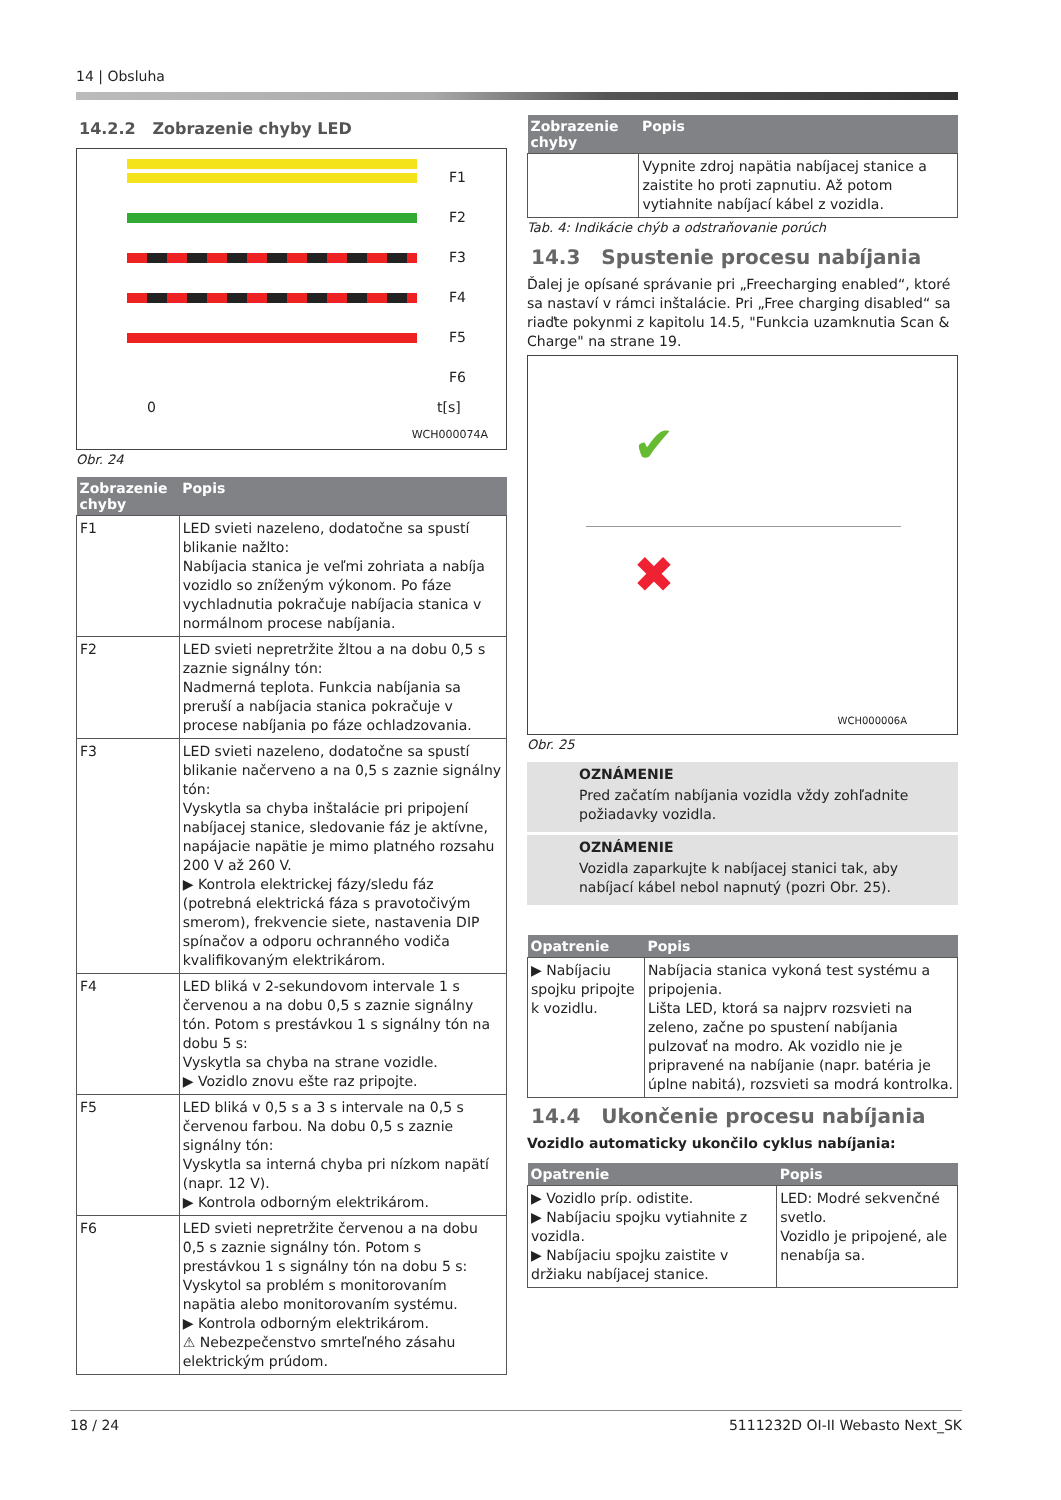14 | Obsluha
14.2.2 Zobrazenie chyby LED
F1
F2
F3
F4
F5
F6
0 t[s]
WCH000074A
Obr. 24
| Zobrazenie chyby | Popis |
| --- | --- |
| F1 | LED svieti nazeleno, dodatočne sa spustí blikanie nažlto: Nabíjacia stanica je veľmi zohriata a nabíja vozidlo so zníženým výkonom. Po fáze vychladnutia pokračuje nabíjacia stanica v normálnom procese nabíjania. |
| F2 | LED svieti nepretržite žltou a na dobu 0,5 s zaznie signálny tón: Nadmerná teplota. Funkcia nabíjania sa preruší a nabíjacia stanica pokračuje v procese nabíjania po fáze ochladzovania. |
| F3 | LED svieti nazeleno, dodatočne sa spustí blikanie načerveno a na 0,5 s zaznie signálny tón: Vyskytla sa chyba inštalácie pri pripojení nabíjacej stanice, sledovanie fáz je aktívne, napájacie napätie je mimo platného rozsahu 200 V až 260 V. ▶ Kontrola elektrickej fázy/sledu fáz (potrebná elektrická fáza s pravotočivým smerom), frekvencie siete, nastavenia DIP spínačov a odporu ochranného vodiča kvalifikovaným elektrikárom. |
| F4 | LED bliká v 2-sekundovom intervale 1 s červenou a na dobu 0,5 s zaznie signálny tón. Potom s prestávkou 1 s signálny tón na dobu 5 s: Vyskytla sa chyba na strane vozidle. ▶ Vozidlo znovu ešte raz pripojte. |
| F5 | LED bliká v 0,5 s a 3 s intervale na 0,5 s červenou farbou. Na dobu 0,5 s zaznie signálny tón: Vyskytla sa interná chyba pri nízkom napätí (napr. 12 V). ▶ Kontrola odborným elektrikárom. |
| F6 | LED svieti nepretržite červenou a na dobu 0,5 s zaznie signálny tón. Potom s prestávkou 1 s signálny tón na dobu 5 s: Vyskytol sa problém s monitorovaním napätia alebo monitorovaním systému. ▶ Kontrola odborným elektrikárom. ⚠ Nebezpečenstvo smrteľného zásahu elektrickým prúdom. |
| Zobrazenie chyby | Popis |
| --- | --- |
| | Vypnite zdroj napätia nabíjacej stanice a zaistite ho proti zapnutiu. Až potom vytiahnite nabíjací kábel z vozidla. |
Tab. 4: Indikácie chýb a odstraňovanie porúch
14.3 Spustenie procesu nabíjania
Ďalej je opísané správanie pri „Freecharging enabled“, ktoré sa nastaví v rámci inštalácie. Pri „Free charging disabled“ sa riaďte pokynmi z kapitolu 14.5, "Funkcia uzamknutia Scan & Charge" na strane 19.
✔
✖
WCH000006A
Obr. 25
OZNÁMENIE
Pred začatím nabíjania vozidla vždy zohľadnite požiadavky vozidla.
OZNÁMENIE
Vozidla zaparkujte k nabíjacej stanici tak, aby nabíjací kábel nebol napnutý (pozri Obr. 25).
| Opatrenie | Popis |
| --- | --- |
| ▶ Nabíjaciu spojku pripojte k vozidlu. | Nabíjacia stanica vykoná test systému a pripojenia. Lišta LED, ktorá sa najprv rozsvieti na zeleno, začne po spustení nabíjania pulzovať na modro. Ak vozidlo nie je pripravené na nabíjanie (napr. batéria je úplne nabitá), rozsvieti sa modrá kontrolka. |
14.4 Ukončenie procesu nabíjania
Vozidlo automaticky ukončilo cyklus nabíjania:
| Opatrenie | Popis |
| --- | --- |
| ▶ Vozidlo príp. odistite. ▶ Nabíjaciu spojku vytiahnite z vozidla. ▶ Nabíjaciu spojku zaistite v držiaku nabíjacej stanice. | LED: Modré sekvenčné svetlo. Vozidlo je pripojené, ale nenabíja sa. |
18 / 24 5111232D OI-II Webasto Next_SK